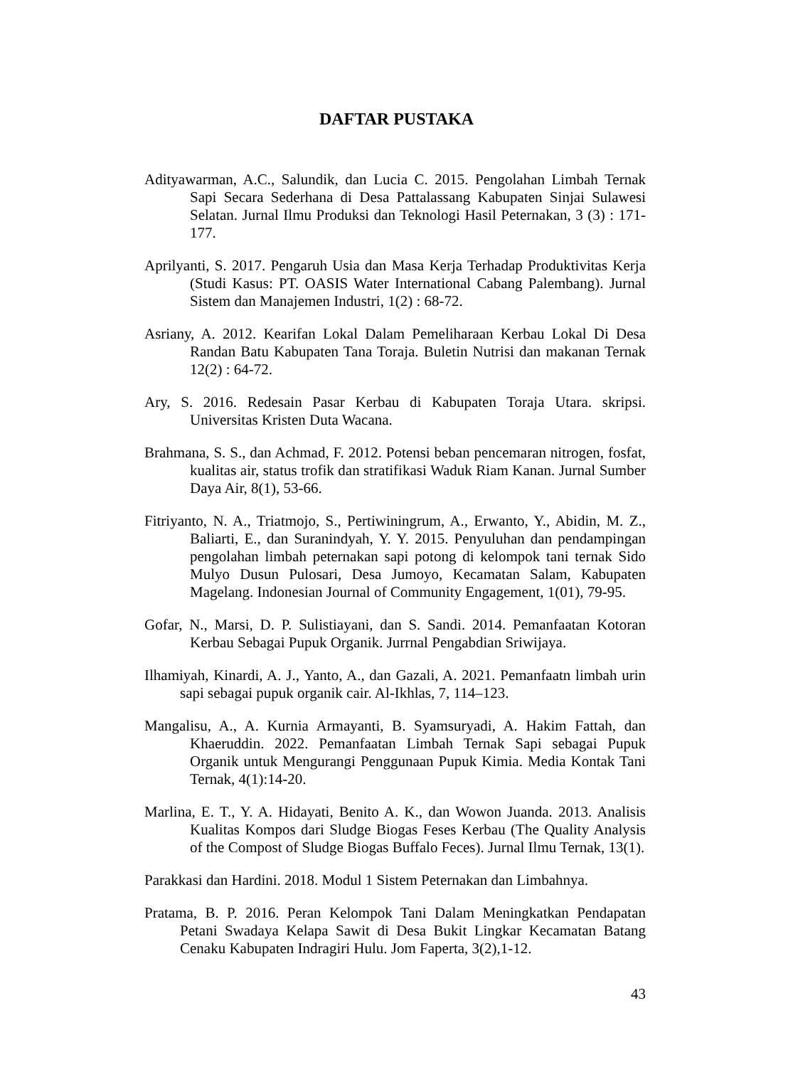DAFTAR PUSTAKA
Adityawarman, A.C., Salundik, dan Lucia C. 2015. Pengolahan Limbah Ternak Sapi Secara Sederhana di Desa Pattalassang Kabupaten Sinjai Sulawesi Selatan. Jurnal Ilmu Produksi dan Teknologi Hasil Peternakan, 3 (3) : 171-177.
Aprilyanti, S. 2017. Pengaruh Usia dan Masa Kerja Terhadap Produktivitas Kerja (Studi Kasus: PT. OASIS Water International Cabang Palembang). Jurnal Sistem dan Manajemen Industri, 1(2) : 68-72.
Asriany, A. 2012. Kearifan Lokal Dalam Pemeliharaan Kerbau Lokal Di Desa Randan Batu Kabupaten Tana Toraja. Buletin Nutrisi dan makanan Ternak 12(2) : 64-72.
Ary, S. 2016. Redesain Pasar Kerbau di Kabupaten Toraja Utara. skripsi. Universitas Kristen Duta Wacana.
Brahmana, S. S., dan Achmad, F. 2012. Potensi beban pencemaran nitrogen, fosfat, kualitas air, status trofik dan stratifikasi Waduk Riam Kanan. Jurnal Sumber Daya Air, 8(1), 53-66.
Fitriyanto, N. A., Triatmojo, S., Pertiwiningrum, A., Erwanto, Y., Abidin, M. Z., Baliarti, E., dan Suranindyah, Y. Y. 2015. Penyuluhan dan pendampingan pengolahan limbah peternakan sapi potong di kelompok tani ternak Sido Mulyo Dusun Pulosari, Desa Jumoyo, Kecamatan Salam, Kabupaten Magelang. Indonesian Journal of Community Engagement, 1(01), 79-95.
Gofar, N., Marsi, D. P. Sulistiayani, dan S. Sandi. 2014. Pemanfaatan Kotoran Kerbau Sebagai Pupuk Organik. Jurrnal Pengabdian Sriwijaya.
Ilhamiyah, Kinardi, A. J., Yanto, A., dan Gazali, A. 2021. Pemanfaatn limbah urin sapi sebagai pupuk organik cair. Al-Ikhlas, 7, 114–123.
Mangalisu, A., A. Kurnia Armayanti, B. Syamsuryadi, A. Hakim Fattah, dan Khaeruddin. 2022. Pemanfaatan Limbah Ternak Sapi sebagai Pupuk Organik untuk Mengurangi Penggunaan Pupuk Kimia. Media Kontak Tani Ternak, 4(1):14-20.
Marlina, E. T., Y. A. Hidayati, Benito A. K., dan Wowon Juanda. 2013. Analisis Kualitas Kompos dari Sludge Biogas Feses Kerbau (The Quality Analysis of the Compost of Sludge Biogas Buffalo Feces). Jurnal Ilmu Ternak, 13(1).
Parakkasi dan Hardini. 2018. Modul 1 Sistem Peternakan dan Limbahnya.
Pratama, B. P. 2016. Peran Kelompok Tani Dalam Meningkatkan Pendapatan Petani Swadaya Kelapa Sawit di Desa Bukit Lingkar Kecamatan Batang Cenaku Kabupaten Indragiri Hulu. Jom Faperta, 3(2),1-12.
43